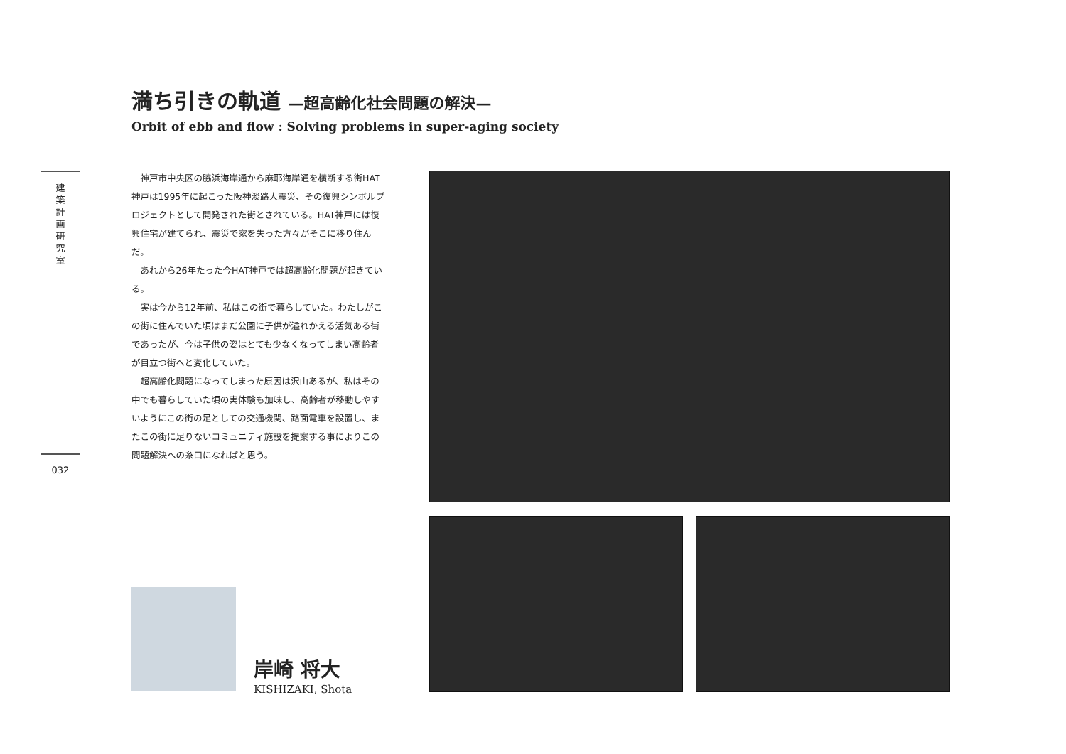満ち引きの軌道 —超高齢化社会問題の解決—
Orbit of ebb and flow : Solving problems in super-aging society
建
築
計
画
研
究
室
032
神戸市中央区の脇浜海岸通から麻耶海岸通を横断する街HAT神戸は1995年に起こった阪神淡路大震災、その復興シンボルプロジェクトとして開発された街とされている。HAT神戸には復興住宅が建てられ、震災で家を失った方々がそこに移り住んだ。
あれから26年たった今HAT神戸では超高齢化問題が起きている。
実は今から12年前、私はこの街で暮らしていた。わたしがこの街に住んでいた頃はまだ公園に子供が溢れかえる活気ある街であったが、今は子供の姿はとても少なくなってしまい高齢者が目立つ街へと変化していた。
超高齢化問題になってしまった原因は沢山あるが、私はその中でも暮らしていた頃の実体験も加味し、高齢者が移動しやすいようにこの街の足としての交通機関、路面電車を設置し、またこの街に足りないコミュニティ施設を提案する事によりこの問題解決への糸口になればと思う。
岸崎 将大
KISHIZAKI, Shota